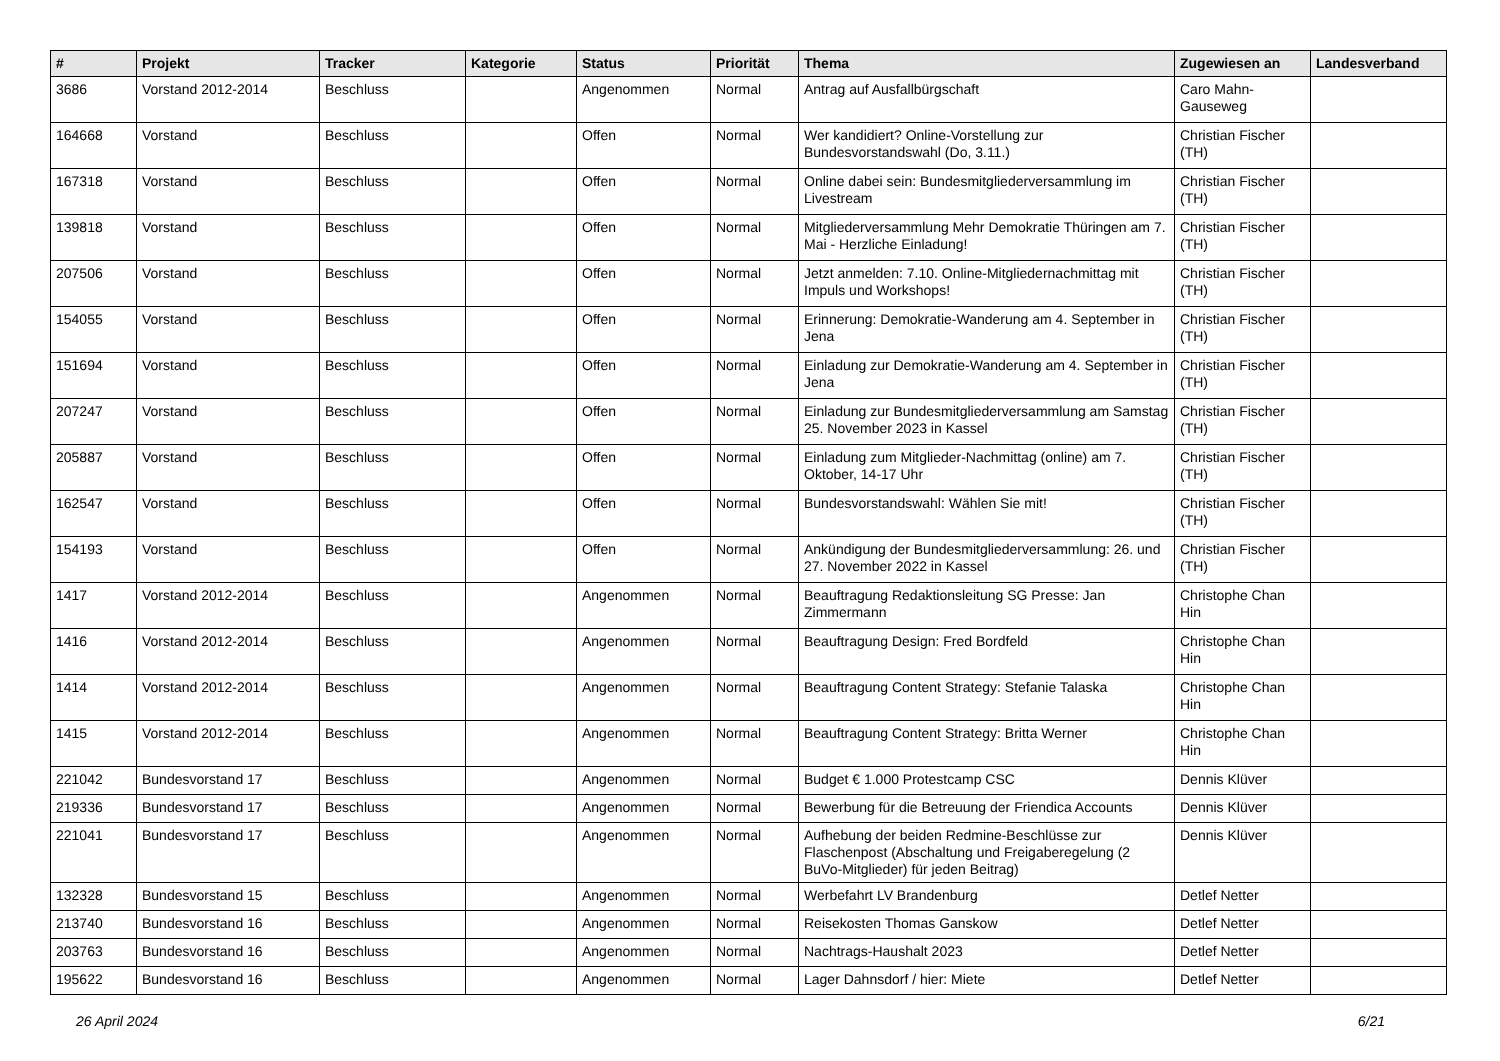| # | Projekt | Tracker | Kategorie | Status | Priorität | Thema | Zugewiesen an | Landesverband |
| --- | --- | --- | --- | --- | --- | --- | --- | --- |
| 3686 | Vorstand 2012-2014 | Beschluss | | Angenommen | Normal | Antrag auf Ausfallbürgschaft | Caro Mahn-Gauseweg | |
| 164668 | Vorstand | Beschluss | | Offen | Normal | Wer kandidiert? Online-Vorstellung zur Bundesvorstandswahl (Do, 3.11.) | Christian Fischer (TH) | |
| 167318 | Vorstand | Beschluss | | Offen | Normal | Online dabei sein: Bundesmitgliederversammlung im Livestream | Christian Fischer (TH) | |
| 139818 | Vorstand | Beschluss | | Offen | Normal | Mitgliederversammlung Mehr Demokratie Thüringen am 7. Mai - Herzliche Einladung! | Christian Fischer (TH) | |
| 207506 | Vorstand | Beschluss | | Offen | Normal | Jetzt anmelden: 7.10. Online-Mitgliedernachmittag mit Impuls und Workshops! | Christian Fischer (TH) | |
| 154055 | Vorstand | Beschluss | | Offen | Normal | Erinnerung: Demokratie-Wanderung am 4. September in Jena | Christian Fischer (TH) | |
| 151694 | Vorstand | Beschluss | | Offen | Normal | Einladung zur Demokratie-Wanderung am 4. September in Jena | Christian Fischer (TH) | |
| 207247 | Vorstand | Beschluss | | Offen | Normal | Einladung zur Bundesmitgliederversammlung am Samstag 25. November 2023 in Kassel | Christian Fischer (TH) | |
| 205887 | Vorstand | Beschluss | | Offen | Normal | Einladung zum Mitglieder-Nachmittag (online) am 7. Oktober, 14-17 Uhr | Christian Fischer (TH) | |
| 162547 | Vorstand | Beschluss | | Offen | Normal | Bundesvorstandswahl: Wählen Sie mit! | Christian Fischer (TH) | |
| 154193 | Vorstand | Beschluss | | Offen | Normal | Ankündigung der Bundesmitgliederversammlung: 26. und 27. November 2022 in Kassel | Christian Fischer (TH) | |
| 1417 | Vorstand 2012-2014 | Beschluss | | Angenommen | Normal | Beauftragung Redaktionsleitung SG Presse: Jan Zimmermann | Christophe Chan Hin | |
| 1416 | Vorstand 2012-2014 | Beschluss | | Angenommen | Normal | Beauftragung Design: Fred Bordfeld | Christophe Chan Hin | |
| 1414 | Vorstand 2012-2014 | Beschluss | | Angenommen | Normal | Beauftragung Content Strategy: Stefanie Talaska | Christophe Chan Hin | |
| 1415 | Vorstand 2012-2014 | Beschluss | | Angenommen | Normal | Beauftragung Content Strategy: Britta Werner | Christophe Chan Hin | |
| 221042 | Bundesvorstand 17 | Beschluss | | Angenommen | Normal | Budget € 1.000 Protestcamp CSC | Dennis Klüver | |
| 219336 | Bundesvorstand 17 | Beschluss | | Angenommen | Normal | Bewerbung für die Betreuung der Friendica Accounts | Dennis Klüver | |
| 221041 | Bundesvorstand 17 | Beschluss | | Angenommen | Normal | Aufhebung der beiden Redmine-Beschlüsse zur Flaschenpost (Abschaltung und Freigaberegelung (2 BuVo-Mitglieder) für jeden Beitrag) | Dennis Klüver | |
| 132328 | Bundesvorstand 15 | Beschluss | | Angenommen | Normal | Werbefahrt LV Brandenburg | Detlef Netter | |
| 213740 | Bundesvorstand 16 | Beschluss | | Angenommen | Normal | Reisekosten Thomas Ganskow | Detlef Netter | |
| 203763 | Bundesvorstand 16 | Beschluss | | Angenommen | Normal | Nachtrags-Haushalt 2023 | Detlef Netter | |
| 195622 | Bundesvorstand 16 | Beschluss | | Angenommen | Normal | Lager Dahnsdorf / hier: Miete | Detlef Netter | |
26 April 2024 6/21